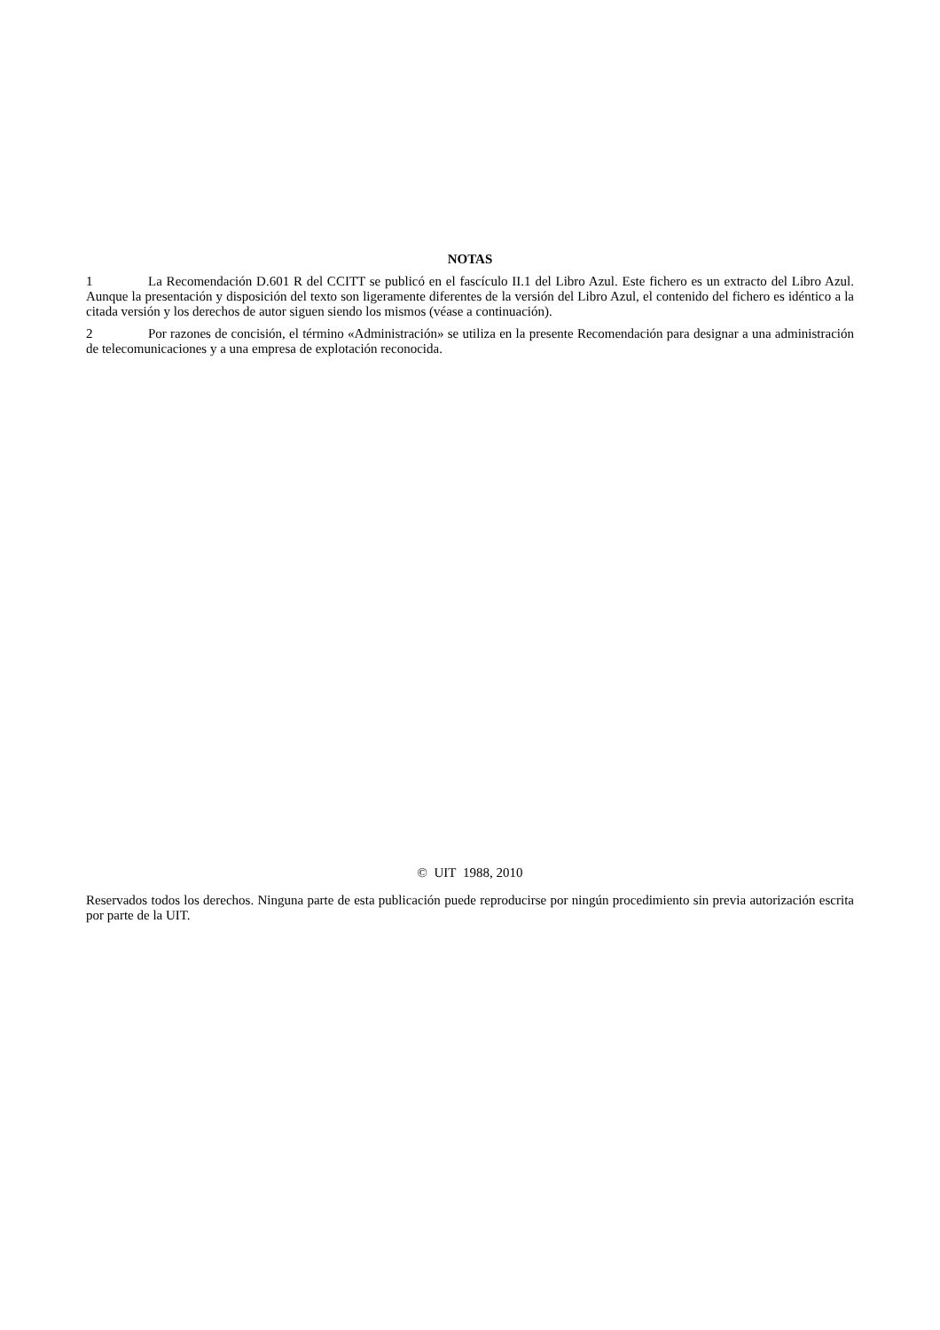NOTAS
1 La Recomendación D.601 R del CCITT se publicó en el fascículo II.1 del Libro Azul. Este fichero es un extracto del Libro Azul. Aunque la presentación y disposición del texto son ligeramente diferentes de la versión del Libro Azul, el contenido del fichero es idéntico a la citada versión y los derechos de autor siguen siendo los mismos (véase a continuación).
2 Por razones de concisión, el término «Administración» se utiliza en la presente Recomendación para designar a una administración de telecomunicaciones y a una empresa de explotación reconocida.
© UIT 1988, 2010
Reservados todos los derechos. Ninguna parte de esta publicación puede reproducirse por ningún procedimiento sin previa autorización escrita por parte de la UIT.